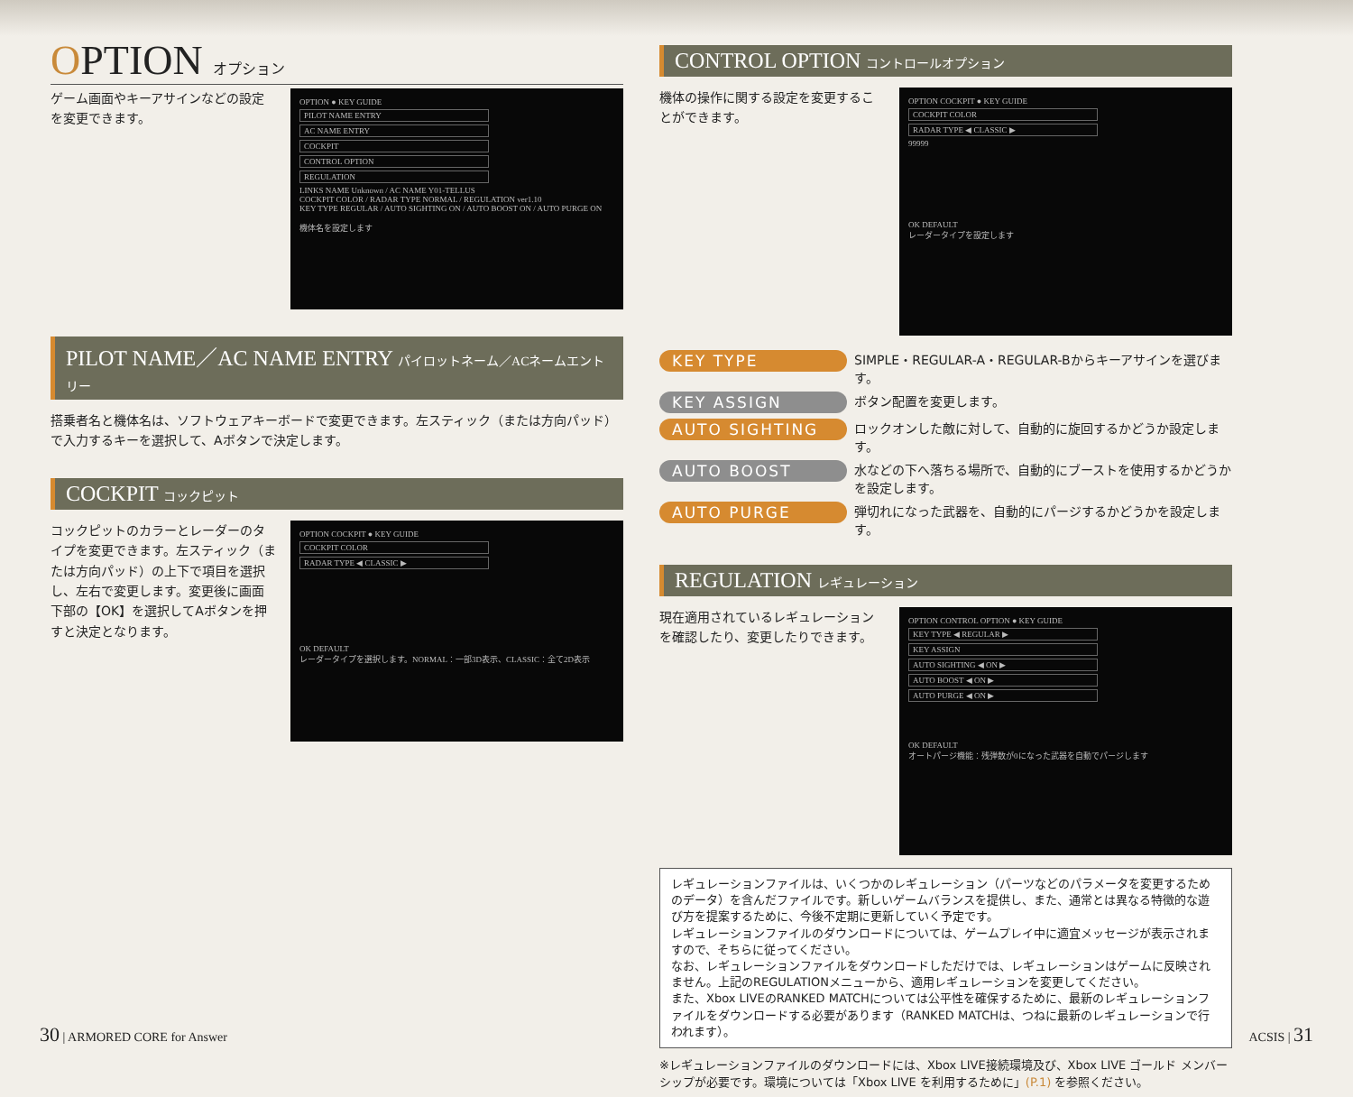OPTION オプション
ゲーム画面やキーアサインなどの設定を変更できます。
OPTION ● KEY GUIDE
PILOT NAME ENTRY
AC NAME ENTRY
COCKPIT
CONTROL OPTION
REGULATION
LINKS NAME Unknown / AC NAME Y01-TELLUS
COCKPIT COLOR / RADAR TYPE NORMAL / REGULATION ver1.10
KEY TYPE REGULAR / AUTO SIGHTING ON / AUTO BOOST ON / AUTO PURGE ON
機体名を設定します
PILOT NAME／AC NAME ENTRY パイロットネーム／ACネームエントリー
搭乗者名と機体名は、ソフトウェアキーボードで変更できます。左スティック（または方向パッド）で入力するキーを選択して、Aボタンで決定します。
COCKPIT コックピット
コックピットのカラーとレーダーのタイプを変更できます。左スティック（または方向パッド）の上下で項目を選択し、左右で変更します。変更後に画面下部の【OK】を選択してAボタンを押すと決定となります。
OPTION COCKPIT ● KEY GUIDE
COCKPIT COLOR
RADAR TYPE ◀ CLASSIC ▶
OK DEFAULT
レーダータイプを選択します。NORMAL：一部3D表示、CLASSIC：全て2D表示
CONTROL OPTION コントロールオプション
機体の操作に関する設定を変更することができます。
OPTION COCKPIT ● KEY GUIDE
COCKPIT COLOR
RADAR TYPE ◀ CLASSIC ▶
99999
OK DEFAULT
レーダータイプを設定します
KEY TYPE SIMPLE・REGULAR-A・REGULAR-Bからキーアサインを選びます。
KEY ASSIGN ボタン配置を変更します。
AUTO SIGHTING ロックオンした敵に対して、自動的に旋回するかどうか設定します。
AUTO BOOST 水などの下へ落ちる場所で、自動的にブーストを使用するかどうかを設定します。
AUTO PURGE 弾切れになった武器を、自動的にパージするかどうかを設定します。
REGULATION レギュレーション
現在適用されているレギュレーションを確認したり、変更したりできます。
OPTION CONTROL OPTION ● KEY GUIDE
KEY TYPE ◀ REGULAR ▶
KEY ASSIGN
AUTO SIGHTING ◀ ON ▶
AUTO BOOST ◀ ON ▶
AUTO PURGE ◀ ON ▶
OK DEFAULT
オートパージ機能：残弾数が0になった武器を自動でパージします
レギュレーションファイルは、いくつかのレギュレーション（パーツなどのパラメータを変更するためのデータ）を含んだファイルです。新しいゲームバランスを提供し、また、通常とは異なる特徴的な遊び方を提案するために、今後不定期に更新していく予定です。
レギュレーションファイルのダウンロードについては、ゲームプレイ中に適宜メッセージが表示されますので、そちらに従ってください。
なお、レギュレーションファイルをダウンロードしただけでは、レギュレーションはゲームに反映されません。上記のREGULATIONメニューから、適用レギュレーションを変更してください。
また、Xbox LIVEのRANKED MATCHについては公平性を確保するために、最新のレギュレーションファイルをダウンロードする必要があります（RANKED MATCHは、つねに最新のレギュレーションで行われます）。
※レギュレーションファイルのダウンロードには、Xbox LIVE接続環境及び、Xbox LIVE ゴールド メンバーシップが必要です。環境については「Xbox LIVE を利用するために」(P.1) を参照ください。
30 | ARMORED CORE for Answer ACSIS | 31